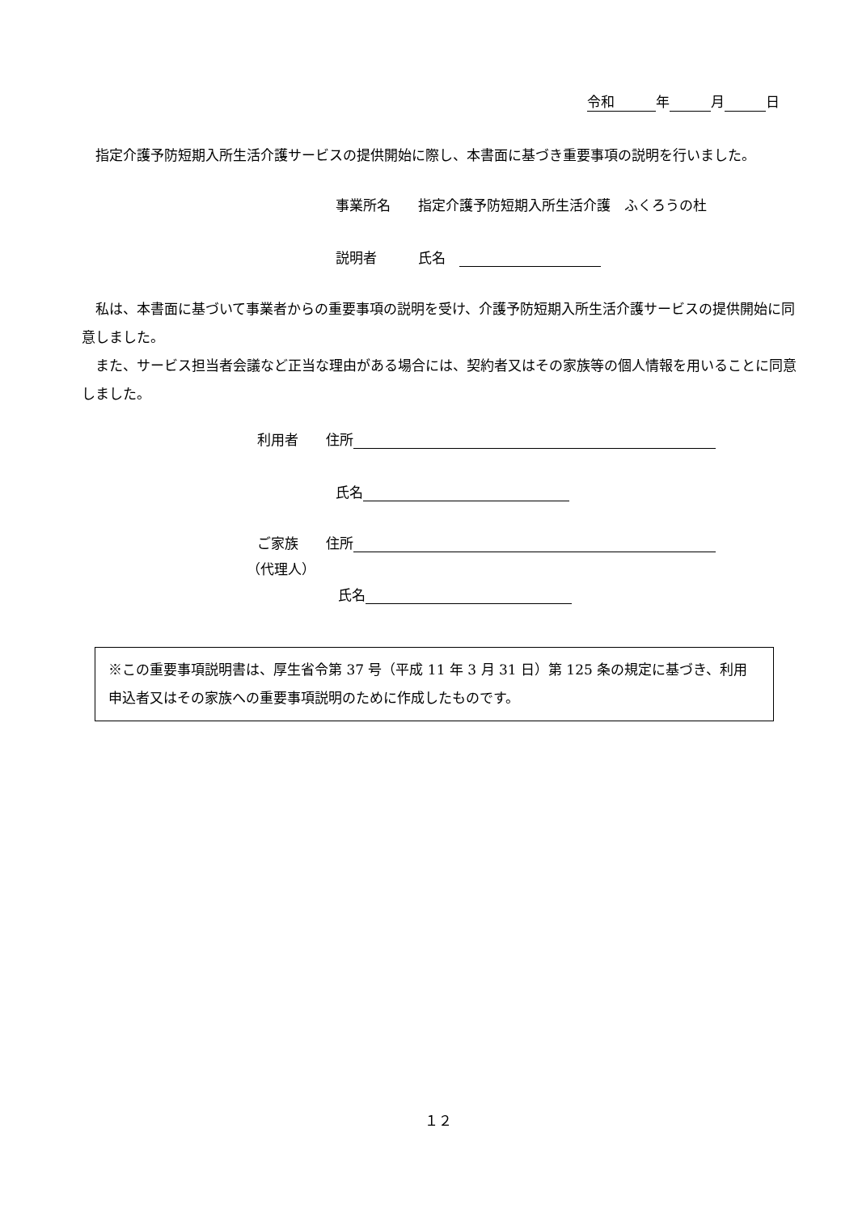令和　　　年　　　 月　　　 日
　指定介護予防短期入所生活介護サービスの提供開始に際し、本書面に基づき重要事項の説明を行いました。
事業所名　　指定介護予防短期入所生活介護　ふくろうの杜
説明者　　　氏名　
　私は、本書面に基づいて事業者からの重要事項の説明を受け、介護予防短期入所生活介護サービスの提供開始に同意しました。
　また、サービス担当者会議など正当な理由がある場合には、契約者又はその家族等の個人情報を用いることに同意しました。
利用者　　住所
氏名
ご家族　　住所
（代理人）
氏名
※この重要事項説明書は、厚生省令第 37 号（平成 11 年 3 月 31 日）第 125 条の規定に基づき、利用申込者又はその家族への重要事項説明のために作成したものです。
１２